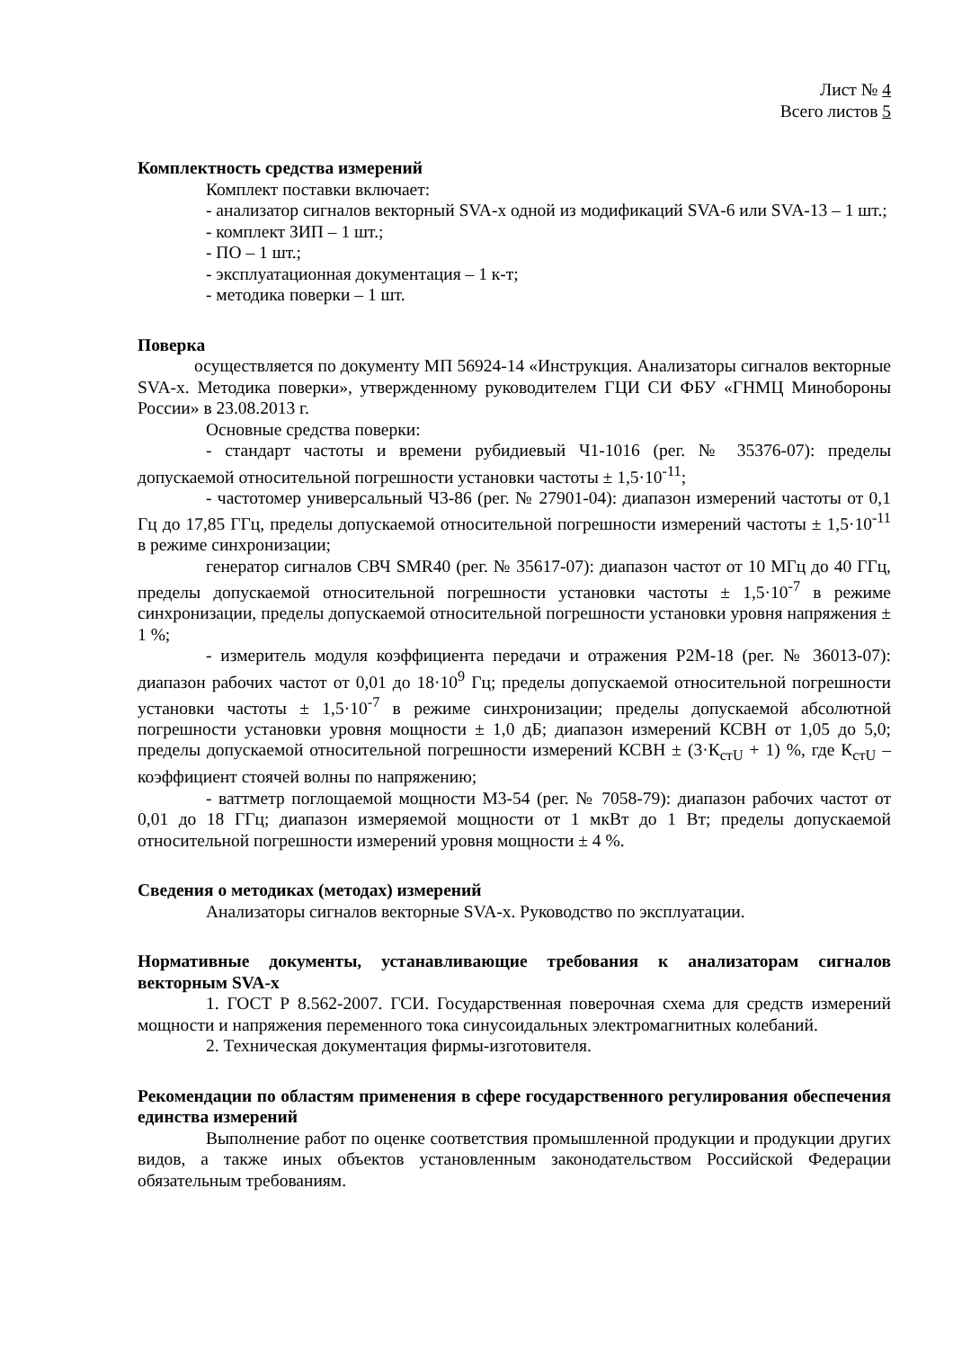Лист № 4
Всего листов 5
Комплектность средства измерений
Комплект поставки включает:
- анализатор сигналов векторный SVA-x одной из модификаций SVA-6 или SVA-13 – 1 шт.;
- комплект ЗИП – 1 шт.;
- ПО – 1 шт.;
- эксплуатационная документация – 1 к-т;
- методика поверки – 1 шт.
Поверка
осуществляется по документу МП 56924-14 «Инструкция. Анализаторы сигналов векторные SVA-x. Методика поверки», утвержденному руководителем ГЦИ СИ ФБУ «ГНМЦ Минобороны России» в 23.08.2013 г.
Основные средства поверки:
- стандарт частоты и времени рубидиевый Ч1-1016 (рег. № 35376-07): пределы допускаемой относительной погрешности установки частоты ± 1,5·10<sup>-11</sup>;
- частотомер универсальный Ч3-86 (рег. № 27901-04): диапазон измерений частоты от 0,1 Гц до 17,85 ГГц, пределы допускаемой относительной погрешности измерений частоты ± 1,5·10<sup>-11</sup> в режиме синхронизации;
генератор сигналов СВЧ SMR40 (рег. № 35617-07): диапазон частот от 10 МГц до 40 ГГц, пределы допускаемой относительной погрешности установки частоты ± 1,5·10<sup>-7</sup> в режиме синхронизации, пределы допускаемой относительной погрешности установки уровня напряжения ± 1 %;
- измеритель модуля коэффициента передачи и отражения Р2М-18 (рег. № 36013-07): диапазон рабочих частот от 0,01 до 18·10<sup>9</sup> Гц; пределы допускаемой относительной погрешности установки частоты ± 1,5·10<sup>-7</sup> в режиме синхронизации; пределы допускаемой абсолютной погрешности установки уровня мощности ± 1,0 дБ; диапазон измерений КСВН от 1,05 до 5,0; пределы допускаемой относительной погрешности измерений КСВН ± (3·К<sub>стU</sub> + 1) %, где К<sub>стU</sub> – коэффициент стоячей волны по напряжению;
- ваттметр поглощаемой мощности М3-54 (рег. № 7058-79): диапазон рабочих частот от 0,01 до 18 ГГц; диапазон измеряемой мощности от 1 мкВт до 1 Вт; пределы допускаемой относительной погрешности измерений уровня мощности ± 4 %.
Сведения о методиках (методах) измерений
Анализаторы сигналов векторные SVA-x. Руководство по эксплуатации.
Нормативные документы, устанавливающие требования к анализаторам сигналов векторным SVA-x
1. ГОСТ Р 8.562-2007. ГСИ. Государственная поверочная схема для средств измерений мощности и напряжения переменного тока синусоидальных электромагнитных колебаний.
2. Техническая документация фирмы-изготовителя.
Рекомендации по областям применения в сфере государственного регулирования обеспечения единства измерений
Выполнение работ по оценке соответствия промышленной продукции и продукции других видов, а также иных объектов установленным законодательством Российской Федерации обязательным требованиям.